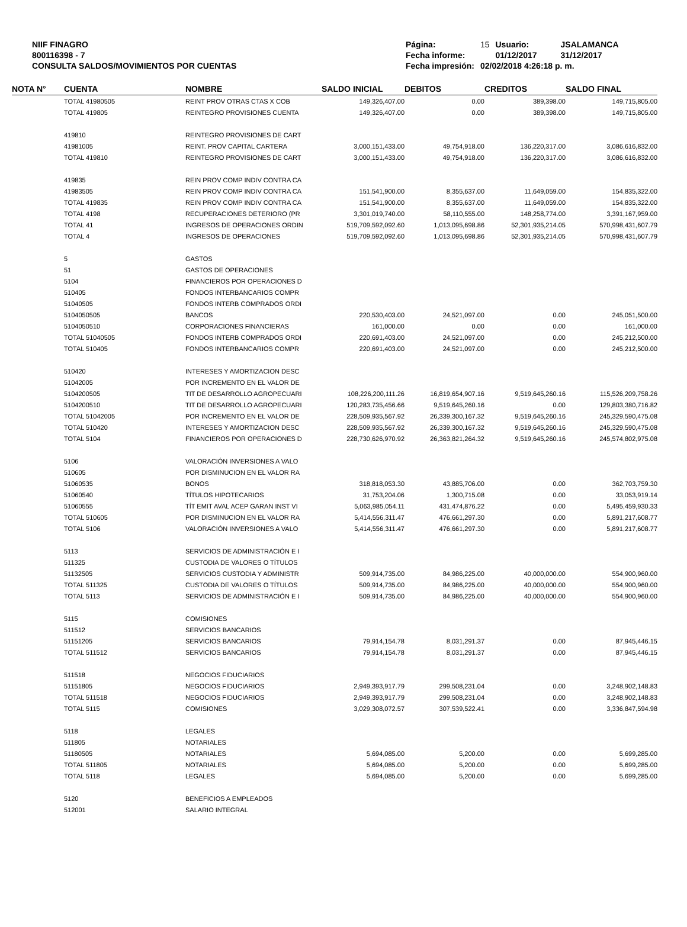NIIF FINAGRO
800116398 - 7
CONSULTA SALDOS/MOVIMIENTOS POR CUENTAS
| Página: | 15 | Usuario: | JSALAMANCA |
| Fecha informe: | | 01/12/2017 | 31/12/2017 |
| Fecha impresión: | 02/02/2018 4:26:18 p. m. | | |
| NOTA N° | CUENTA | NOMBRE | SALDO INICIAL | DEBITOS | CREDITOS | SALDO FINAL |
| --- | --- | --- | --- | --- | --- | --- |
| | TOTAL 41980505 | REINT PROV OTRAS CTAS X COB | 149,326,407.00 | 0.00 | 389,398.00 | 149,715,805.00 |
| | TOTAL 419805 | REINTEGRO PROVISIONES CUENTA | 149,326,407.00 | 0.00 | 389,398.00 | 149,715,805.00 |
| | 419810 | REINTEGRO PROVISIONES DE CART | | | | |
| | 41981005 | REINT. PROV CAPITAL CARTERA | 3,000,151,433.00 | 49,754,918.00 | 136,220,317.00 | 3,086,616,832.00 |
| | TOTAL 419810 | REINTEGRO PROVISIONES DE CART | 3,000,151,433.00 | 49,754,918.00 | 136,220,317.00 | 3,086,616,832.00 |
| | 419835 | REIN PROV COMP INDIV CONTRA CA | | | | |
| | 41983505 | REIN PROV COMP INDIV CONTRA CA | 151,541,900.00 | 8,355,637.00 | 11,649,059.00 | 154,835,322.00 |
| | TOTAL 419835 | REIN PROV COMP INDIV CONTRA CA | 151,541,900.00 | 8,355,637.00 | 11,649,059.00 | 154,835,322.00 |
| | TOTAL 4198 | RECUPERACIONES DETERIORO (PR | 3,301,019,740.00 | 58,110,555.00 | 148,258,774.00 | 3,391,167,959.00 |
| | TOTAL 41 | INGRESOS DE OPERACIONES ORDIN | 519,709,592,092.60 | 1,013,095,698.86 | 52,301,935,214.05 | 570,998,431,607.79 |
| | TOTAL 4 | INGRESOS DE OPERACIONES | 519,709,592,092.60 | 1,013,095,698.86 | 52,301,935,214.05 | 570,998,431,607.79 |
| | 5 | GASTOS | | | | |
| | 51 | GASTOS DE OPERACIONES | | | | |
| | 5104 | FINANCIEROS POR OPERACIONES D | | | | |
| | 510405 | FONDOS INTERBANCARIOS COMPR | | | | |
| | 51040505 | FONDOS INTERB COMPRADOS ORDI | | | | |
| | 5104050505 | BANCOS | 220,530,403.00 | 24,521,097.00 | 0.00 | 245,051,500.00 |
| | 5104050510 | CORPORACIONES FINANCIERAS | 161,000.00 | 0.00 | 0.00 | 161,000.00 |
| | TOTAL 51040505 | FONDOS INTERB COMPRADOS ORDI | 220,691,403.00 | 24,521,097.00 | 0.00 | 245,212,500.00 |
| | TOTAL 510405 | FONDOS INTERBANCARIOS COMPR | 220,691,403.00 | 24,521,097.00 | 0.00 | 245,212,500.00 |
| | 510420 | INTERESES Y AMORTIZACION DESC | | | | |
| | 51042005 | POR INCREMENTO EN EL VALOR DE | | | | |
| | 5104200505 | TIT DE DESARROLLO AGROPECUARI | 108,226,200,111.26 | 16,819,654,907.16 | 9,519,645,260.16 | 115,526,209,758.26 |
| | 5104200510 | TIT DE DESARROLLO AGROPECUARI | 120,283,735,456.66 | 9,519,645,260.16 | 0.00 | 129,803,380,716.82 |
| | TOTAL 51042005 | POR INCREMENTO EN EL VALOR DE | 228,509,935,567.92 | 26,339,300,167.32 | 9,519,645,260.16 | 245,329,590,475.08 |
| | TOTAL 510420 | INTERESES Y AMORTIZACION DESC | 228,509,935,567.92 | 26,339,300,167.32 | 9,519,645,260.16 | 245,329,590,475.08 |
| | TOTAL 5104 | FINANCIEROS POR OPERACIONES D | 228,730,626,970.92 | 26,363,821,264.32 | 9,519,645,260.16 | 245,574,802,975.08 |
| | 5106 | VALORACIÓN INVERSIONES A VALO | | | | |
| | 510605 | POR DISMINUCION EN EL VALOR RA | | | | |
| | 51060535 | BONOS | 318,818,053.30 | 43,885,706.00 | 0.00 | 362,703,759.30 |
| | 51060540 | TÍTULOS HIPOTECARIOS | 31,753,204.06 | 1,300,715.08 | 0.00 | 33,053,919.14 |
| | 51060555 | TÍT EMIT AVAL ACEP GARAN INST VI | 5,063,985,054.11 | 431,474,876.22 | 0.00 | 5,495,459,930.33 |
| | TOTAL 510605 | POR DISMINUCION EN EL VALOR RA | 5,414,556,311.47 | 476,661,297.30 | 0.00 | 5,891,217,608.77 |
| | TOTAL 5106 | VALORACIÓN INVERSIONES A VALO | 5,414,556,311.47 | 476,661,297.30 | 0.00 | 5,891,217,608.77 |
| | 5113 | SERVICIOS DE ADMINISTRACIÓN E I | | | | |
| | 511325 | CUSTODIA DE VALORES O TÍTULOS | | | | |
| | 51132505 | SERVICIOS CUSTODIA Y ADMINISTR | 509,914,735.00 | 84,986,225.00 | 40,000,000.00 | 554,900,960.00 |
| | TOTAL 511325 | CUSTODIA DE VALORES O TÍTULOS | 509,914,735.00 | 84,986,225.00 | 40,000,000.00 | 554,900,960.00 |
| | TOTAL 5113 | SERVICIOS DE ADMINISTRACIÓN E I | 509,914,735.00 | 84,986,225.00 | 40,000,000.00 | 554,900,960.00 |
| | 5115 | COMISIONES | | | | |
| | 511512 | SERVICIOS BANCARIOS | | | | |
| | 51151205 | SERVICIOS BANCARIOS | 79,914,154.78 | 8,031,291.37 | 0.00 | 87,945,446.15 |
| | TOTAL 511512 | SERVICIOS BANCARIOS | 79,914,154.78 | 8,031,291.37 | 0.00 | 87,945,446.15 |
| | 511518 | NEGOCIOS FIDUCIARIOS | | | | |
| | 51151805 | NEGOCIOS FIDUCIARIOS | 2,949,393,917.79 | 299,508,231.04 | 0.00 | 3,248,902,148.83 |
| | TOTAL 511518 | NEGOCIOS FIDUCIARIOS | 2,949,393,917.79 | 299,508,231.04 | 0.00 | 3,248,902,148.83 |
| | TOTAL 5115 | COMISIONES | 3,029,308,072.57 | 307,539,522.41 | 0.00 | 3,336,847,594.98 |
| | 5118 | LEGALES | | | | |
| | 511805 | NOTARIALES | | | | |
| | 51180505 | NOTARIALES | 5,694,085.00 | 5,200.00 | 0.00 | 5,699,285.00 |
| | TOTAL 511805 | NOTARIALES | 5,694,085.00 | 5,200.00 | 0.00 | 5,699,285.00 |
| | TOTAL 5118 | LEGALES | 5,694,085.00 | 5,200.00 | 0.00 | 5,699,285.00 |
| | 5120 | BENEFICIOS A EMPLEADOS | | | | |
| | 512001 | SALARIO INTEGRAL | | | | |